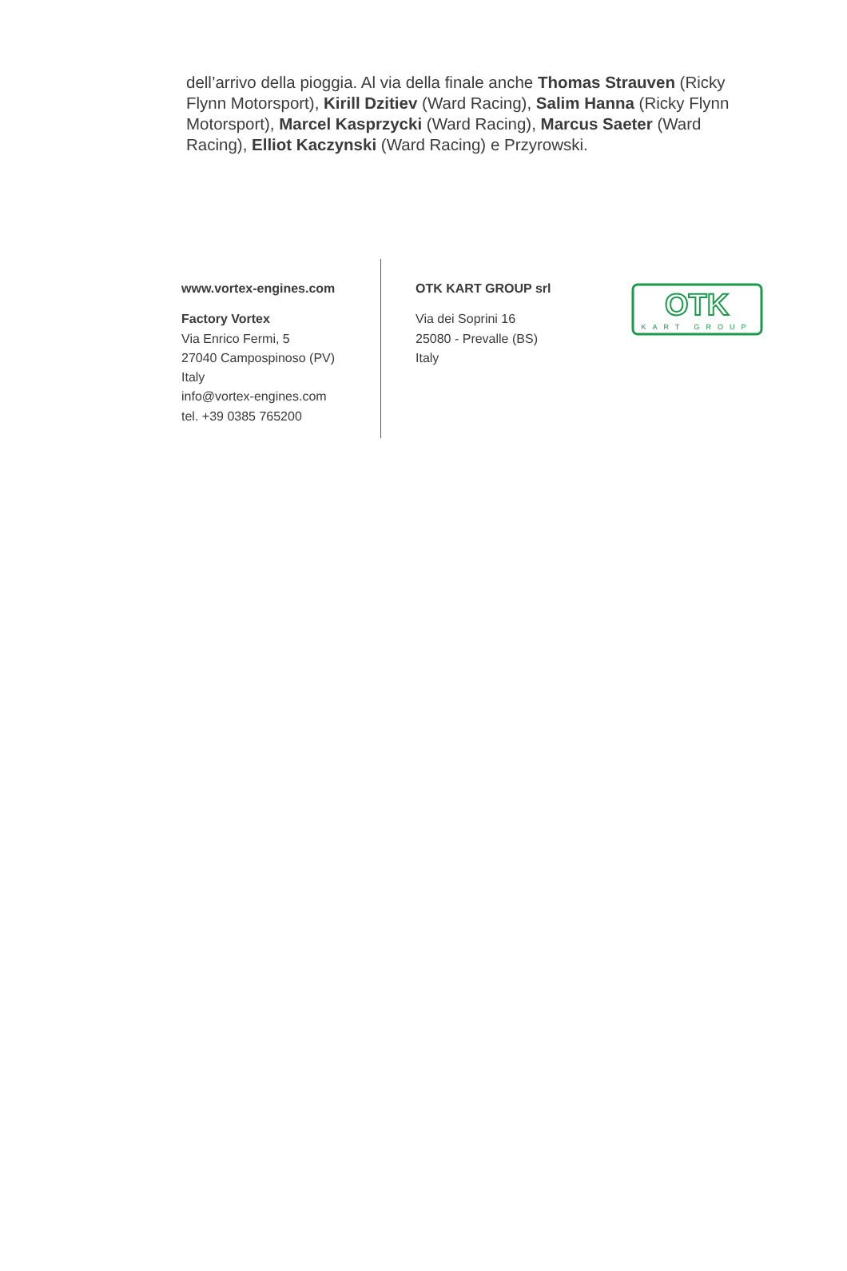dell’arrivo della pioggia. Al via della finale anche Thomas Strauven (Ricky Flynn Motorsport), Kirill Dzitiev (Ward Racing), Salim Hanna (Ricky Flynn Motorsport), Marcel Kasprzycki (Ward Racing), Marcus Saeter (Ward Racing), Elliot Kaczynski (Ward Racing) e Przyrowski.
www.vortex-engines.com
Factory Vortex
Via Enrico Fermi, 5
27040 Campospinoso (PV)
Italy
info@vortex-engines.com
tel. +39 0385 765200
OTK KART GROUP srl
Via dei Soprini 16
25080 - Prevalle (BS)
Italy
OTK
KART GROUP